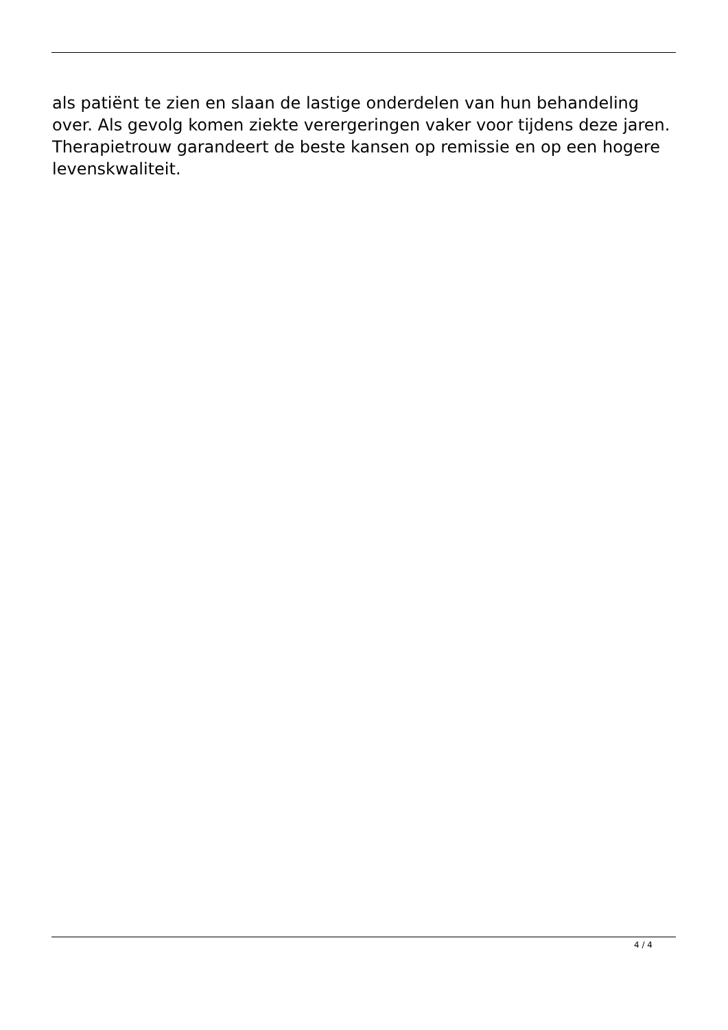als patiënt te zien en slaan de lastige onderdelen van hun behandeling over. Als gevolg komen ziekte verergeringen vaker voor tijdens deze jaren. Therapietrouw garandeert de beste kansen op remissie en op een hogere levenskwaliteit.
4 / 4